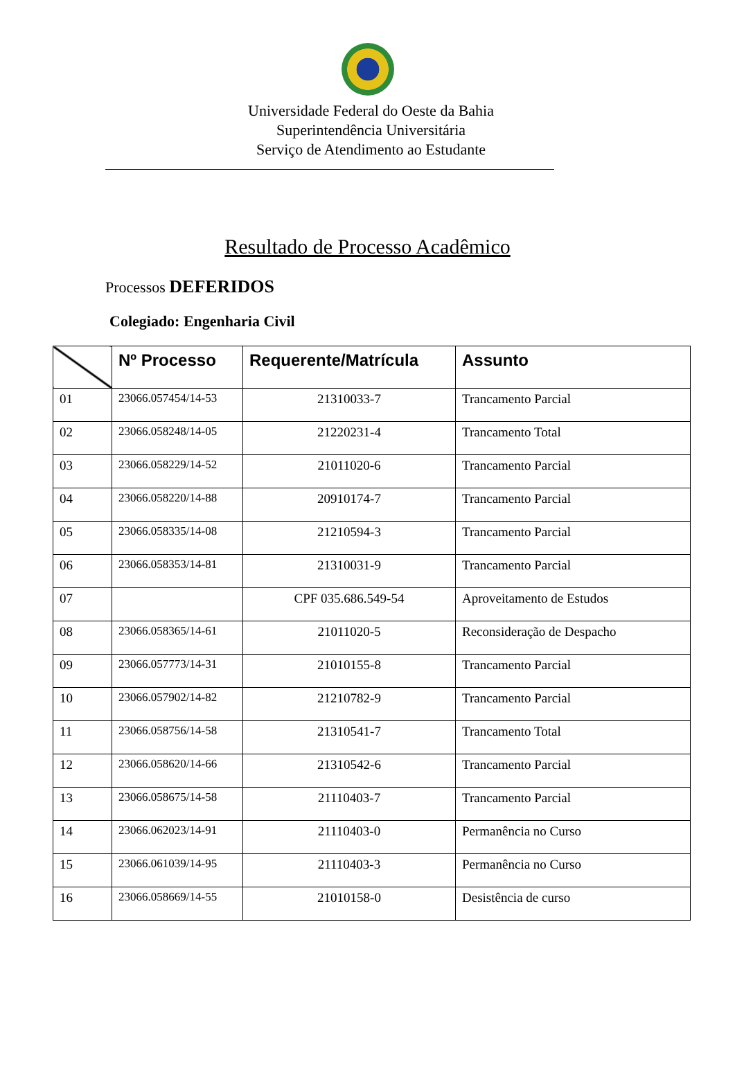Universidade Federal do Oeste da Bahia
Superintendência Universitária
Serviço de Atendimento ao Estudante
Resultado de Processo Acadêmico
Processos DEFERIDOS
Colegiado: Engenharia Civil
| | Nº Processo | Requerente/Matrícula | Assunto |
| --- | --- | --- | --- |
| 01 | 23066.057454/14-53 | 21310033-7 | Trancamento Parcial |
| 02 | 23066.058248/14-05 | 21220231-4 | Trancamento Total |
| 03 | 23066.058229/14-52 | 21011020-6 | Trancamento Parcial |
| 04 | 23066.058220/14-88 | 20910174-7 | Trancamento Parcial |
| 05 | 23066.058335/14-08 | 21210594-3 | Trancamento Parcial |
| 06 | 23066.058353/14-81 | 21310031-9 | Trancamento Parcial |
| 07 | | CPF 035.686.549-54 | Aproveitamento de Estudos |
| 08 | 23066.058365/14-61 | 21011020-5 | Reconsideração de Despacho |
| 09 | 23066.057773/14-31 | 21010155-8 | Trancamento Parcial |
| 10 | 23066.057902/14-82 | 21210782-9 | Trancamento Parcial |
| 11 | 23066.058756/14-58 | 21310541-7 | Trancamento Total |
| 12 | 23066.058620/14-66 | 21310542-6 | Trancamento Parcial |
| 13 | 23066.058675/14-58 | 21110403-7 | Trancamento Parcial |
| 14 | 23066.062023/14-91 | 21110403-0 | Permanência no Curso |
| 15 | 23066.061039/14-95 | 21110403-3 | Permanência no Curso |
| 16 | 23066.058669/14-55 | 21010158-0 | Desistência de curso |